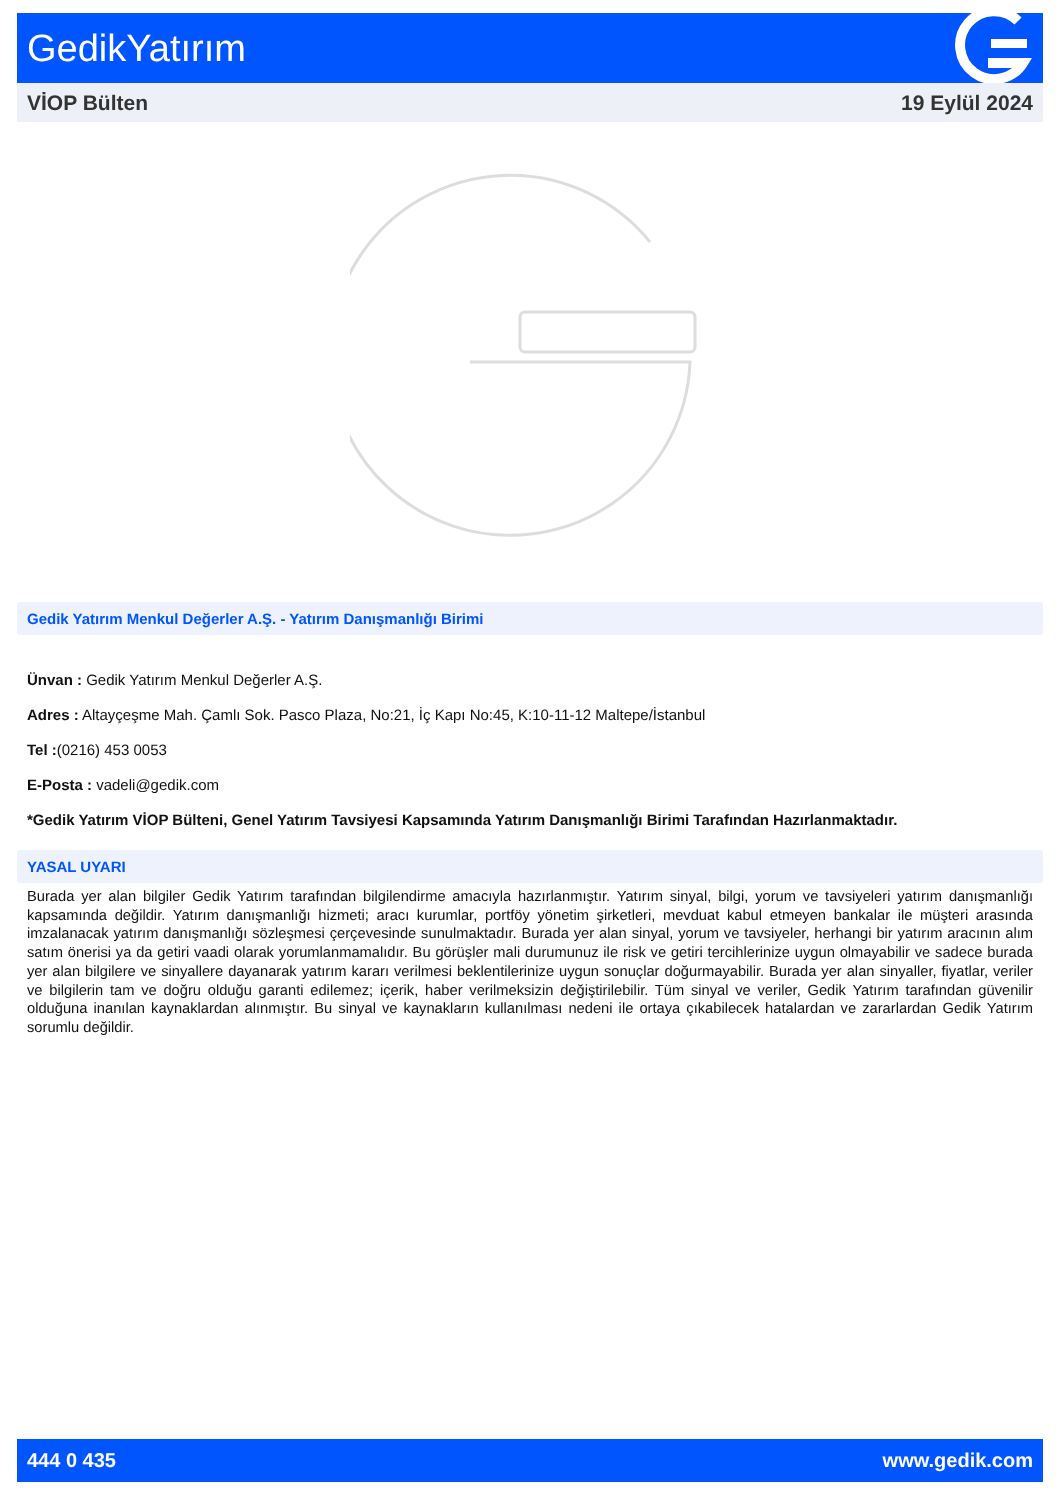GedikYatırım
VİOP Bülten 19 Eylül 2024
Gedik Yatırım Menkul Değerler A.Ş. - Yatırım Danışmanlığı Birimi
Ünvan : Gedik Yatırım Menkul Değerler A.Ş.
Adres : Altayçeşme Mah. Çamlı Sok. Pasco Plaza, No:21, İç Kapı No:45, K:10-11-12 Maltepe/İstanbul
Tel :(0216) 453 0053
E-Posta : vadeli@gedik.com
*Gedik Yatırım VİOP Bülteni, Genel Yatırım Tavsiyesi Kapsamında Yatırım Danışmanlığı Birimi Tarafından Hazırlanmaktadır.
YASAL UYARI
Burada yer alan bilgiler Gedik Yatırım tarafından bilgilendirme amacıyla hazırlanmıştır. Yatırım sinyal, bilgi, yorum ve tavsiyeleri yatırım danışmanlığı kapsamında değildir. Yatırım danışmanlığı hizmeti; aracı kurumlar, portföy yönetim şirketleri, mevduat kabul etmeyen bankalar ile müşteri arasında imzalanacak yatırım danışmanlığı sözleşmesi çerçevesinde sunulmaktadır. Burada yer alan sinyal, yorum ve tavsiyeler, herhangi bir yatırım aracının alım satım önerisi ya da getiri vaadi olarak yorumlanmamalıdır. Bu görüşler mali durumunuz ile risk ve getiri tercihlerinize uygun olmayabilir ve sadece burada yer alan bilgilere ve sinyallere dayanarak yatırım kararı verilmesi beklentilerinize uygun sonuçlar doğurmayabilir. Burada yer alan sinyaller, fiyatlar, veriler ve bilgilerin tam ve doğru olduğu garanti edilemez; içerik, haber verilmeksizin değiştirilebilir. Tüm sinyal ve veriler, Gedik Yatırım tarafından güvenilir olduğuna inanılan kaynaklardan alınmıştır. Bu sinyal ve kaynakların kullanılması nedeni ile ortaya çıkabilecek hatalardan ve zararlardan Gedik Yatırım sorumlu değildir.
444 0 435 www.gedik.com